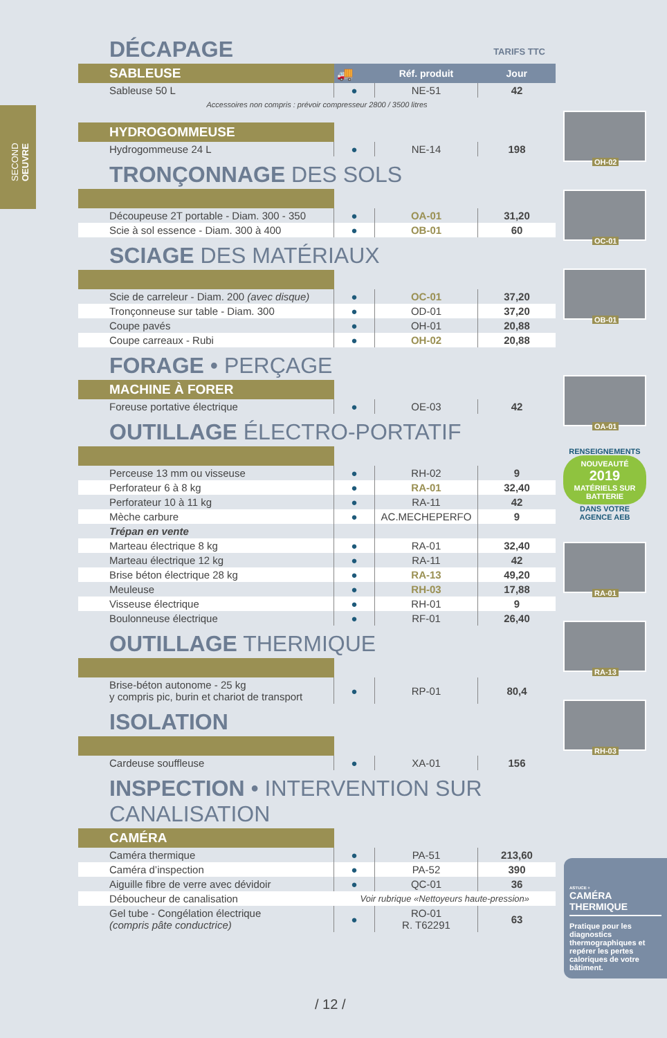SECOND OEUVRE
DÉCAPAGE TARIFS TTC
| SABLEUSE | 🚚 | Réf. produit | Jour |
| Sableuse 50 L | ● | NE-51 | 42 |
Accessoires non compris : prévoir compresseur 2800 / 3500 litres
| HYDROGOMMEUSE | | | |
| Hydrogommeuse 24 L | ● | NE-14 | 198 |
TRONÇONNAGE DES SOLS
| Découpeuse 2T portable - Diam. 300 - 350 | ● | OA-01 | 31,20 |
| Scie à sol essence - Diam. 300 à 400 | ● | OB-01 | 60 |
SCIAGE DES MATÉRIAUX
| Scie de carreleur - Diam. 200 (avec disque) | ● | OC-01 | 37,20 |
| Tronçonneuse sur table - Diam. 300 | ● | OD-01 | 37,20 |
| Coupe pavés | ● | OH-01 | 20,88 |
| Coupe carreaux - Rubi | ● | OH-02 | 20,88 |
FORAGE • PERÇAGE
| MACHINE À FORER | | | |
| Foreuse portative électrique | ● | OE-03 | 42 |
OUTILLAGE ÉLECTRO-PORTATIF
| Perceuse 13 mm ou visseuse | ● | RH-02 | 9 |
| Perforateur 6 à 8 kg | ● | RA-01 | 32,40 |
| Perforateur 10 à 11 kg | ● | RA-11 | 42 |
| Mèche carbure | ● | AC.MECHEPERFO | 9 |
| Trépan en vente | | | |
| Marteau électrique 8 kg | ● | RA-01 | 32,40 |
| Marteau électrique 12 kg | ● | RA-11 | 42 |
| Brise béton électrique 28 kg | ● | RA-13 | 49,20 |
| Meuleuse | ● | RH-03 | 17,88 |
| Visseuse électrique | ● | RH-01 | 9 |
| Boulonneuse électrique | ● | RF-01 | 26,40 |
OUTILLAGE THERMIQUE
| Brise-béton autonome - 25 kg y compris pic, burin et chariot de transport | ● | RP-01 | 80,4 |
ISOLATION
| Cardeuse souffleuse | ● | XA-01 | 156 |
INSPECTION • INTERVENTION SUR CANALISATION
| CAMÉRA | | | |
| Caméra thermique | ● | PA-51 | 213,60 |
| Caméra d’inspection | ● | PA-52 | 390 |
| Aiguille fibre de verre avec dévidoir | ● | QC-01 | 36 |
| Déboucheur de canalisation | Voir rubrique «Nettoyeurs haute-pression» | | |
| Gel tube - Congélation électrique (compris pâte conductrice) | ● | RO-01 R. T62291 | 63 |
OH-02
OC-01
OB-01
OA-01
RENSEIGNEMENTS
NOUVEAUTÉ
2019
MATÉRIELS SUR BATTERIE
DANS VOTRE AGENCE AEB
RA-01
RA-13
RH-03
ASTUCE +
CAMÉRA
THERMIQUE
Pratique pour les diagnostics thermographiques et repérer les pertes caloriques de votre bâtiment.
/ 12 /